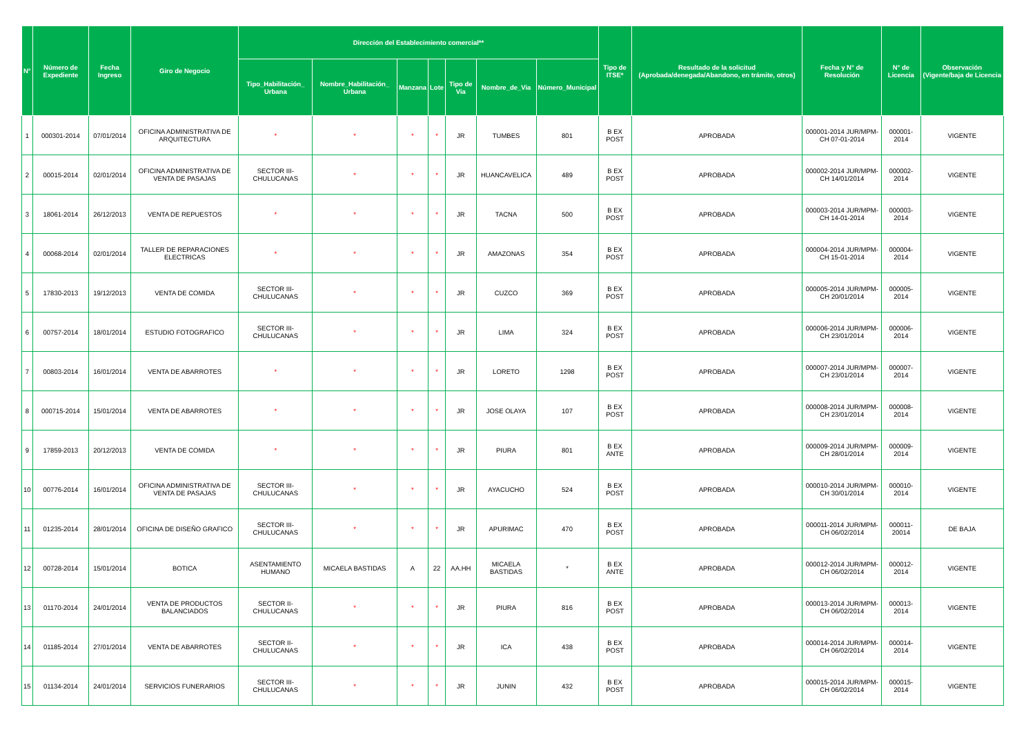| N° | Número de Expediente | Fecha Ingreso | Giro de Negocio | Dirección del Establecimiento comercial** | | | | | | | Tipo de ITSE* | Resultado de la solicitud (Aprobada/denegada/Abandono, en trámite, otros) | Fecha y N° de Resolución | N° de Licencia | Observación (Vigente/baja de Licencia |
| --- | --- | --- | --- | --- | --- | --- | --- | --- | --- | --- | --- | --- | --- | --- | --- |
| | | | | Tipo_Habilitación_ Urbana | Nombre_Habilitación_ Urbana | Manzana | Lote | Tipo de Via | Nombre_de_Via | Número_Municipal | | | | | |
| 1 | 000301-2014 | 07/01/2014 | OFICINA ADMINISTRATIVA DE ARQUITECTURA | * | * | * | * | JR | TUMBES | 801 | B EX POST | APROBADA | 000001-2014 JUR/MPM-CH 07-01-2014 | 000001-2014 | VIGENTE |
| 2 | 00015-2014 | 02/01/2014 | OFICINA ADMINISTRATIVA DE VENTA DE PASAJAS | SECTOR III-CHULUCANAS | * | * | * | JR | HUANCAVELICA | 489 | B EX POST | APROBADA | 000002-2014 JUR/MPM-CH 14/01/2014 | 000002-2014 | VIGENTE |
| 3 | 18061-2014 | 26/12/2013 | VENTA DE REPUESTOS | * | * | * | * | JR | TACNA | 500 | B EX POST | APROBADA | 000003-2014 JUR/MPM-CH 14-01-2014 | 000003-2014 | VIGENTE |
| 4 | 00068-2014 | 02/01/2014 | TALLER DE REPARACIONES ELECTRICAS | * | * | * | * | JR | AMAZONAS | 354 | B EX POST | APROBADA | 000004-2014 JUR/MPM-CH 15-01-2014 | 000004-2014 | VIGENTE |
| 5 | 17830-2013 | 19/12/2013 | VENTA DE COMIDA | SECTOR III-CHULUCANAS | * | * | * | JR | CUZCO | 369 | B EX POST | APROBADA | 000005-2014 JUR/MPM-CH 20/01/2014 | 000005-2014 | VIGENTE |
| 6 | 00757-2014 | 18/01/2014 | ESTUDIO FOTOGRAFICO | SECTOR III-CHULUCANAS | * | * | * | JR | LIMA | 324 | B EX POST | APROBADA | 000006-2014 JUR/MPM-CH 23/01/2014 | 000006-2014 | VIGENTE |
| 7 | 00803-2014 | 16/01/2014 | VENTA DE ABARROTES | * | * | * | * | JR | LORETO | 1298 | B EX POST | APROBADA | 000007-2014 JUR/MPM-CH 23/01/2014 | 000007-2014 | VIGENTE |
| 8 | 000715-2014 | 15/01/2014 | VENTA DE ABARROTES | * | * | * | * | JR | JOSE OLAYA | 107 | B EX POST | APROBADA | 000008-2014 JUR/MPM-CH 23/01/2014 | 000008-2014 | VIGENTE |
| 9 | 17859-2013 | 20/12/2013 | VENTA DE COMIDA | * | * | * | * | JR | PIURA | 801 | B EX ANTE | APROBADA | 000009-2014 JUR/MPM-CH 28/01/2014 | 000009-2014 | VIGENTE |
| 10 | 00776-2014 | 16/01/2014 | OFICINA ADMINISTRATIVA DE VENTA DE PASAJAS | SECTOR III-CHULUCANAS | * | * | * | JR | AYACUCHO | 524 | B EX POST | APROBADA | 000010-2014 JUR/MPM-CH 30/01/2014 | 000010-2014 | VIGENTE |
| 11 | 01235-2014 | 28/01/2014 | OFICINA DE DISEÑO GRAFICO | SECTOR III-CHULUCANAS | * | * | * | JR | APURIMAC | 470 | B EX POST | APROBADA | 000011-2014 JUR/MPM-CH 06/02/2014 | 000011-20014 | DE BAJA |
| 12 | 00728-2014 | 15/01/2014 | BOTICA | ASENTAMIENTO HUMANO | MICAELA BASTIDAS | A | 22 | AA.HH | MICAELA BASTIDAS | * | B EX ANTE | APROBADA | 000012-2014 JUR/MPM-CH 06/02/2014 | 000012-2014 | VIGENTE |
| 13 | 01170-2014 | 24/01/2014 | VENTA DE PRODUCTOS BALANCIADOS | SECTOR II-CHULUCANAS | * | * | * | JR | PIURA | 816 | B EX POST | APROBADA | 000013-2014 JUR/MPM-CH 06/02/2014 | 000013-2014 | VIGENTE |
| 14 | 01185-2014 | 27/01/2014 | VENTA DE ABARROTES | SECTOR II-CHULUCANAS | * | * | * | JR | ICA | 438 | B EX POST | APROBADA | 000014-2014 JUR/MPM-CH 06/02/2014 | 000014-2014 | VIGENTE |
| 15 | 01134-2014 | 24/01/2014 | SERVICIOS FUNERARIOS | SECTOR III-CHULUCANAS | * | * | * | JR | JUNIN | 432 | B EX POST | APROBADA | 000015-2014 JUR/MPM-CH 06/02/2014 | 000015-2014 | VIGENTE |